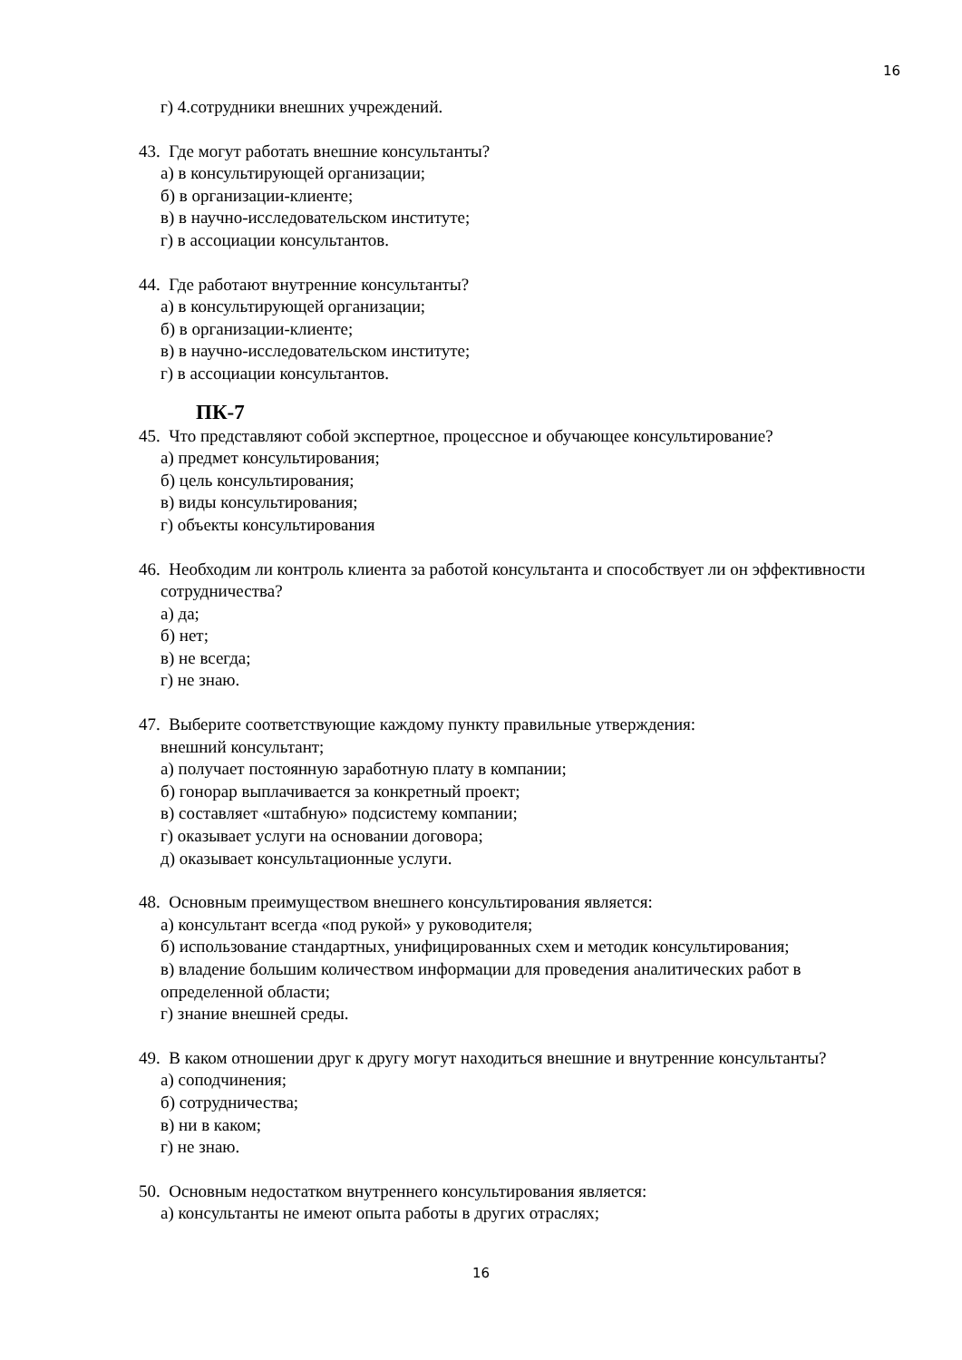16
г) 4.сотрудники внешних учреждений.
43. Где могут работать внешние консультанты?
а) в консультирующей организации;
б) в организации-клиенте;
в) в научно-исследовательском институте;
г) в ассоциации консультантов.
44. Где работают внутренние консультанты?
а) в консультирующей организации;
б) в организации-клиенте;
в) в научно-исследовательском институте;
г) в ассоциации консультантов.
ПК-7
45. Что представляют собой экспертное, процессное и обучающее консультирование?
а) предмет консультирования;
б) цель консультирования;
в) виды консультирования;
г) объекты консультирования
46. Необходим ли контроль клиента за работой консультанта и способствует ли он эффективности сотрудничества?
а) да;
б) нет;
в) не всегда;
г) не знаю.
47. Выберите соответствующие каждому пункту правильные утверждения:
внешний консультант;
а) получает постоянную заработную плату в компании;
б) гонорар выплачивается за конкретный проект;
в) составляет «штабную» подсистему компании;
г) оказывает услуги на основании договора;
д) оказывает консультационные услуги.
48. Основным преимуществом внешнего консультирования является:
а) консультант всегда «под рукой» у руководителя;
б) использование стандартных, унифицированных схем и методик консультирования;
в) владение большим количеством информации для проведения аналитических работ в определенной области;
г) знание внешней среды.
49. В каком отношении друг к другу могут находиться внешние и внутренние консультанты?
а) соподчинения;
б) сотрудничества;
в) ни в каком;
г) не знаю.
50. Основным недостатком внутреннего консультирования является:
а) консультанты не имеют опыта работы в других отраслях;
16